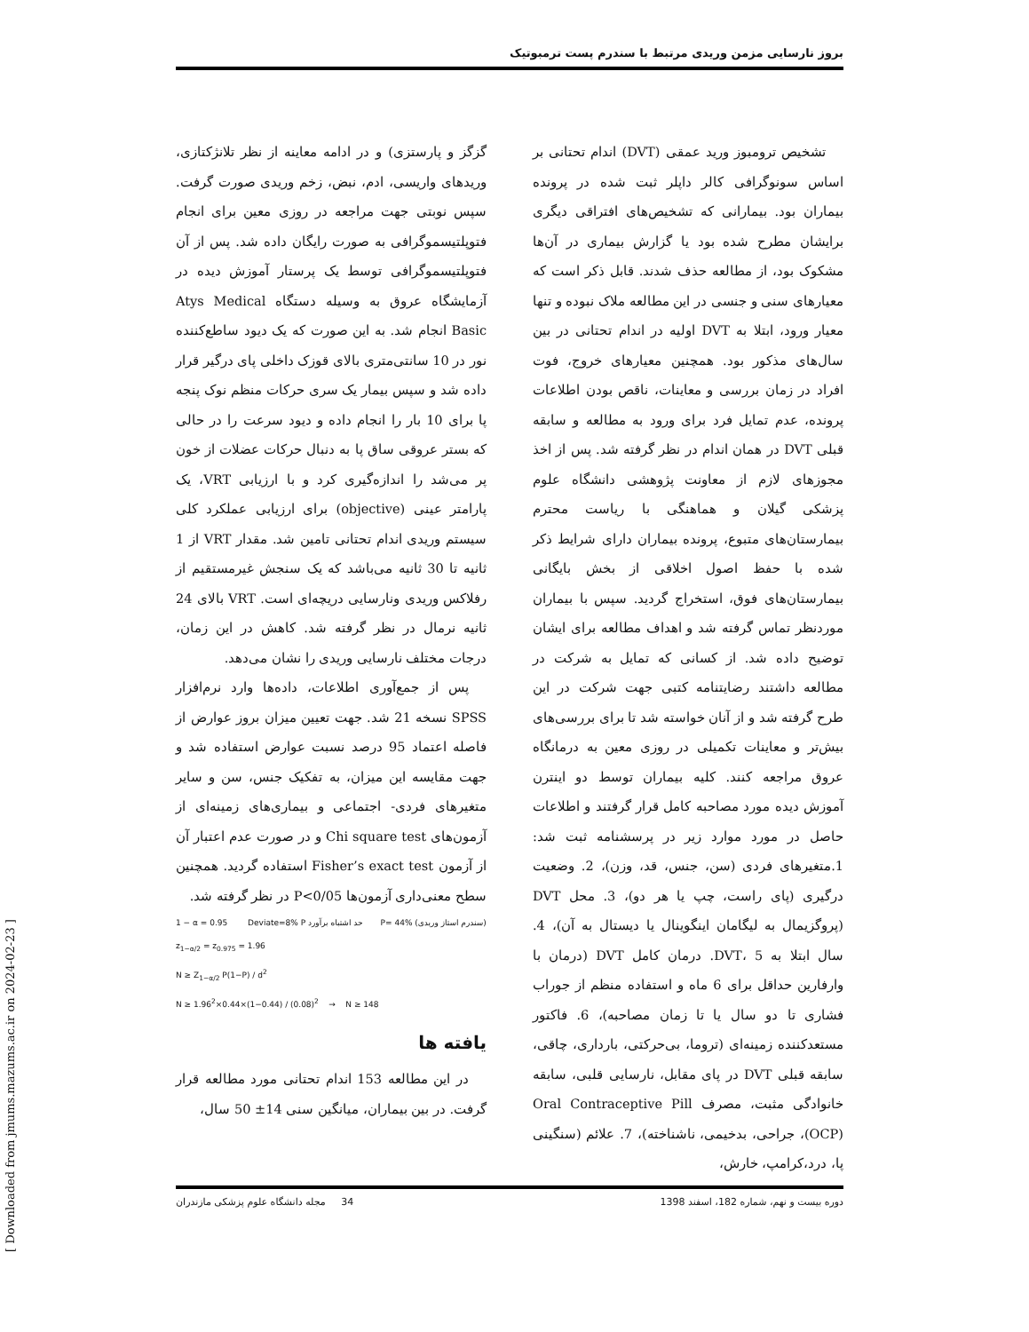بروز نارسایی مزمن وریدی مرتبط با سندرم پست ترمبوتیک
تشخیص ترومبوز ورید عمقی (DVT) اندام تحتانی بر اساس سونوگرافی کالر داپلر ثبت شده در پرونده بیماران بود. بیمارانی که تشخیص‌های افتراقی دیگری برایشان مطرح شده بود یا گزارش بیماری در آن‌ها مشکوک بود، از مطالعه حذف شدند. قابل ذکر است که معیارهای سنی و جنسی در این مطالعه ملاک نبوده و تنها معیار ورود، ابتلا به DVT اولیه در اندام تحتانی در بین سال‌های مذکور بود. همچنین معیارهای خروج، فوت افراد در زمان بررسی و معاینات، ناقص بودن اطلاعات پرونده، عدم تمایل فرد برای ورود به مطالعه و سابقه قبلی DVT در همان اندام در نظر گرفته شد. پس از اخذ مجوزهای لازم از معاونت پژوهشی دانشگاه علوم پزشکی گیلان و هماهنگی با ریاست محترم بیمارستان‌های متبوع، پرونده بیماران دارای شرایط ذکر شده با حفظ اصول اخلاقی از بخش بایگانی بیمارستان‌های فوق، استخراج گردید. سپس با بیماران موردنظر تماس گرفته شد و اهداف مطالعه برای ایشان توضیح داده شد. از کسانی که تمایل به شرکت در مطالعه داشتند رضایتنامه کتبی جهت شرکت در این طرح گرفته شد و از آنان خواسته شد تا برای بررسی‌های بیش‌تر و معاینات تکمیلی در روزی معین به درمانگاه عروق مراجعه کنند. کلیه بیماران توسط دو اینترن آموزش دیده مورد مصاحبه کامل قرار گرفتند و اطلاعات حاصل در مورد موارد زیر در پرسشنامه ثبت شد: 1.متغیرهای فردی (سن، جنس، قد، وزن)، 2. وضعیت درگیری (پای راست، چپ یا هر دو)، 3. محل DVT (پروگزیمال به لیگامان اینگوینال یا دیستال به آن)، 4. سال ابتلا به DVT، 5. درمان کامل DVT (درمان با وارفارین حداقل برای 6 ماه و استفاده منظم از جوراب فشاری تا دو سال یا تا زمان مصاحبه)، 6. فاکتور مستعدکننده زمینه‌ای (تروما، بی‌حرکتی، بارداری، چاقی، سابقه قبلی DVT در پای مقابل، نارسایی قلبی، سابقه خانوادگی مثبت، مصرف Oral Contraceptive Pill (OCP)، جراحی، بدخیمی، ناشناخته)، 7. علائم (سنگینی پا، درد،کرامپ، خارش،
گزگز و پارستزی) و در ادامه معاینه از نظر تلانژکتازی، وریدهای واریسی، ادم، نبض، زخم وریدی صورت گرفت. سپس نوبتی جهت مراجعه در روزی معین برای انجام فتوپلتیسموگرافی به صورت رایگان داده شد. پس از آن فتوپلتیسموگرافی توسط یک پرستار آموزش دیده در آزمایشگاه عروق به وسیله دستگاه Atys Medical Basic انجام شد. به این صورت که یک دیود ساطع‌کننده نور در 10 سانتی‌متری بالای قوزک داخلی پای درگیر قرار داده شد و سپس بیمار یک سری حرکات منظم نوک پنجه پا برای 10 بار را انجام داده و دیود سرعت را در حالی که بستر عروقی ساق پا به دنبال حرکات عضلات از خون پر می‌شد را اندازه‌گیری کرد و با ارزیابی VRT، یک پارامتر عینی (objective) برای ارزیابی عملکرد کلی سیستم وریدی اندام تحتانی تامین شد. مقدار VRT از 1 ثانیه تا 30 ثانیه می‌باشد که یک سنجش غیرمستقیم از رفلاکس وریدی ونارسایی دریچه‌ای است. VRT بالای 24 ثانیه نرمال در نظر گرفته شد. کاهش در این زمان، درجات مختلف نارسایی وریدی را نشان می‌دهد.
پس از جمع‌آوری اطلاعات، داده‌ها وارد نرم‌افزار SPSS نسخه 21 شد. جهت تعیین میزان بروز عوارض از فاصله اعتماد 95 درصد نسبت عوارض استفاده شد و جهت مقایسه این میزان، به تفکیک جنس، سن و سایر متغیرهای فردی- اجتماعی و بیماری‌های زمینه‌ای از آزمون‌های Chi square test و در صورت عدم اعتبار آن از آزمون Fisher’s exact test استفاده گردید. همچنین سطح معنی‌داری آزمون‌ها P<0/05 در نظر گرفته شد.
1 − α = 0.95 Deviate=8% P حد اشتباه برآورد P= 44% (سندرم استاز وریدی)
z<sub>1−α/2</sub> = z<sub>0.975</sub> = 1.96
N ≥ Z<sub>1−α/2</sub> P(1−P) / d<sup>2</sup>
N ≥ 1.96<sup>2</sup>×0.44×(1−0.44) / (0.08)<sup>2</sup> → N ≥ 148
یافته ها
در این مطالعه 153 اندام تحتانی مورد مطالعه قرار گرفت. در بین بیماران، میانگین سنی 14± 50 سال،
34 مجله دانشگاه علوم پزشکی مازندران دوره بیست و نهم، شماره 182، اسفند 1398
[ Downloaded from jmums.mazums.ac.ir on 2024-02-23 ]